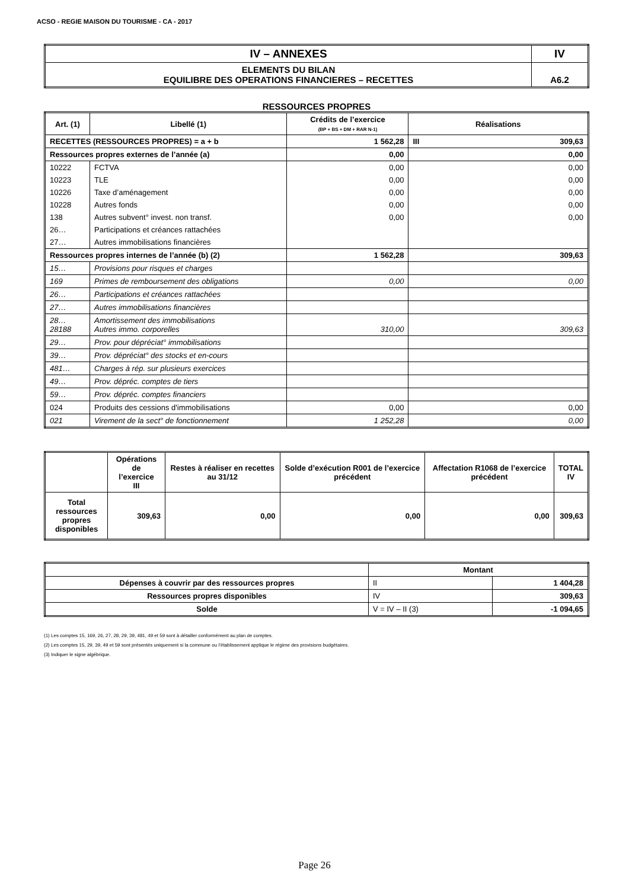ACSO - REGIE MAISON DU TOURISME - CA - 2017
| IV – ANNEXES | IV |
| ELEMENTS DU BILAN EQUILIBRE DES OPERATIONS FINANCIERES – RECETTES | A6.2 |
RESSOURCES PROPRES
| Art. (1) | Libellé (1) | Crédits de l’exercice (BP + BS + DM + RAR N-1) | Réalisations | |
| --- | --- | --- | --- | --- |
| RECETTES (RESSOURCES PROPRES) = a + b | | 1 562,28 | III | 309,63 |
| Ressources propres externes de l’année (a) | | 0,00 | 0,00 | |
| 10222 | FCTVA | 0,00 | 0,00 | |
| 10223 | TLE | 0,00 | 0,00 | |
| 10226 | Taxe d’aménagement | 0,00 | 0,00 | |
| 10228 | Autres fonds | 0,00 | 0,00 | |
| 138 | Autres subvent° invest. non transf. | 0,00 | 0,00 | |
| 26… | Participations et créances rattachées | | | |
| 27… | Autres immobilisations financières | | | |
| Ressources propres internes de l’année (b) (2) | | 1 562,28 | 309,63 | |
| 15… | Provisions pour risques et charges | | | |
| 169 | Primes de remboursement des obligations | 0,00 | 0,00 | |
| 26… | Participations et créances rattachées | | | |
| 27… | Autres immobilisations financières | | | |
| 28… 28188 | Amortissement des immobilisations Autres immo. corporelles | 310,00 | 309,63 | |
| 29… | Prov. pour dépréciat° immobilisations | | | |
| 39… | Prov. dépréciat° des stocks et en-cours | | | |
| 481… | Charges à rép. sur plusieurs exercices | | | |
| 49… | Prov. dépréc. comptes de tiers | | | |
| 59… | Prov. dépréc. comptes financiers | | | |
| 024 | Produits des cessions d'immobilisations | 0,00 | 0,00 | |
| 021 | Virement de la sect° de fonctionnement | 1 252,28 | 0,00 | |
| | Opérations de l’exercice III | Restes à réaliser en recettes au 31/12 | Solde d’exécution R001 de l’exercice précédent | Affectation R1068 de l’exercice précédent | TOTAL IV |
| Total ressources propres disponibles | 309,63 | 0,00 | 0,00 | 0,00 | 309,63 |
| | Montant | |
| Dépenses à couvrir par des ressources propres | II | 1 404,28 |
| Ressources propres disponibles | IV | 309,63 |
| Solde | V = IV – II (3) | -1 094,65 |
(1) Les comptes 15, 169, 26, 27, 28, 29, 39, 481, 49 et 59 sont à détailler conformément au plan de comptes.
(2) Les comptes 15, 29, 39, 49 et 59 sont présentés uniquement si la commune ou l’établissement applique le régime des provisions budgétaires.
(3) Indiquer le signe algébrique.
Page 26